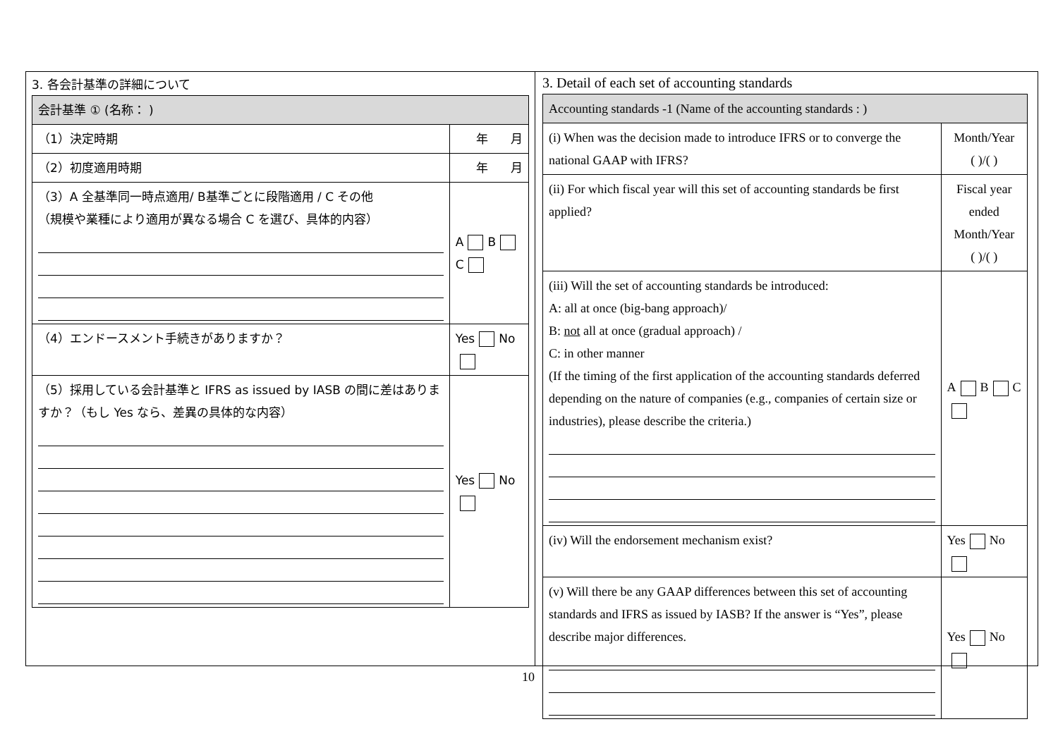3. 各会計基準の詳細について
| 会計基準 ① (名称： ) | |
| （1）決定時期 | 年 月 |
| （2）初度適用時期 | 年 月 |
| （3）A 全基準同一時点適用/ B基準ごとに段階適用 / C その他 （規模や業種により適用が異なる場合 C を選び、具体的内容） | A B C |
| （4）エンドースメント手続きがありますか？ | Yes No |
| （5）採用している会計基準と IFRS as issued by IASB の間に差はありますか？（もし Yes なら、差異の具体的な内容） | Yes No |
3. Detail of each set of accounting standards
| Accounting standards -1 (Name of the accounting standards : ) | |
| (i) When was the decision made to introduce IFRS or to converge the national GAAP with IFRS? | Month/Year ( )/( ) |
| (ii) For which fiscal year will this set of accounting standards be first applied? | Fiscal year ended Month/Year ( )/( ) |
| (iii) Will the set of accounting standards be introduced: A: all at once (big-bang approach)/ B: not all at once (gradual approach) / C: in other manner (If the timing of the first application of the accounting standards deferred depending on the nature of companies (e.g., companies of certain size or industries), please describe the criteria.) | A B C |
| (iv) Will the endorsement mechanism exist? | Yes No |
| (v) Will there be any GAAP differences between this set of accounting standards and IFRS as issued by IASB? If the answer is “Yes”, please describe major differences. | Yes No |
10